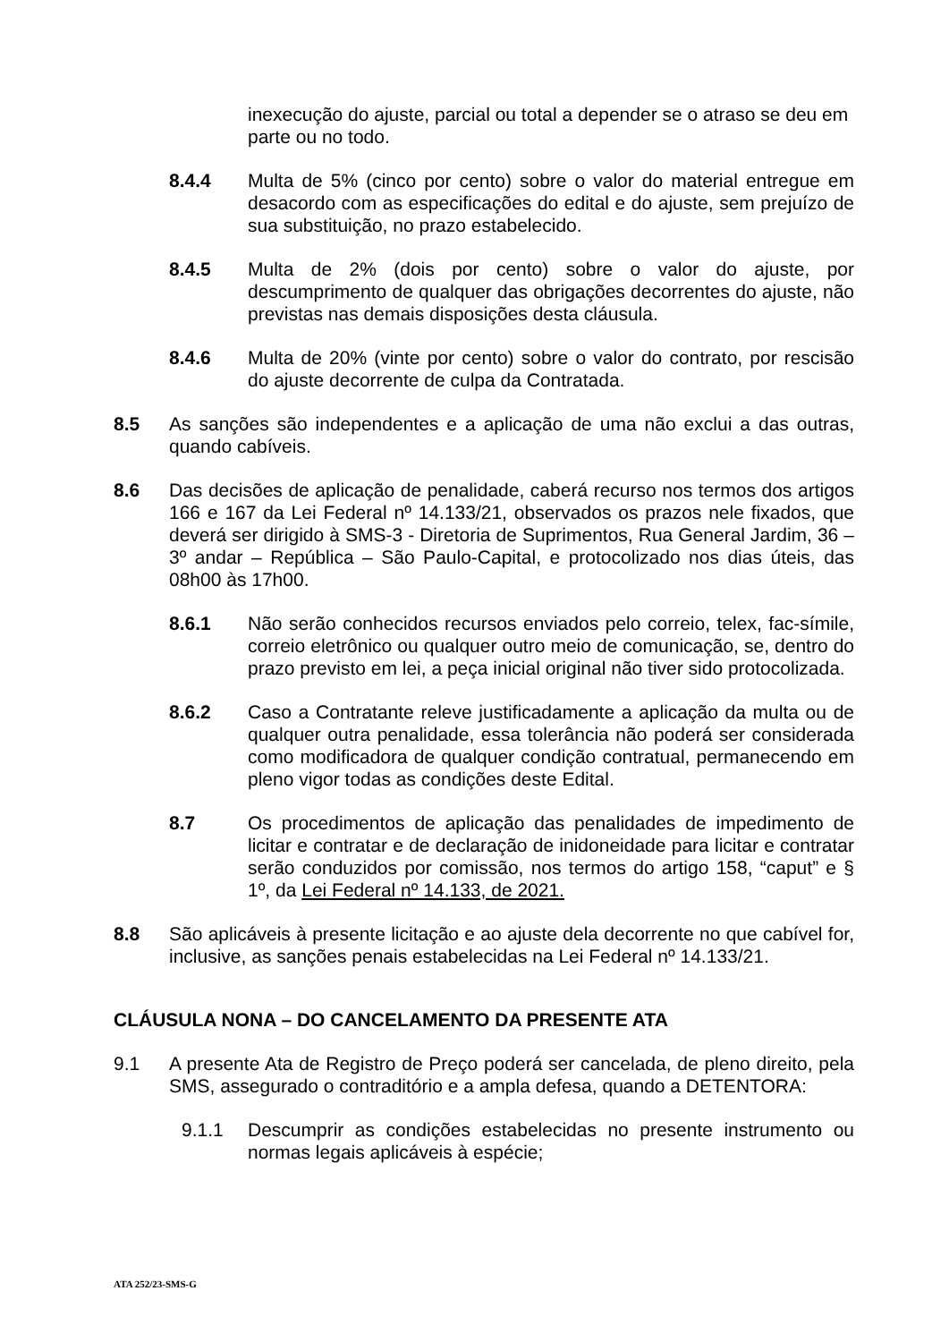inexecução do ajuste, parcial ou total a depender se o atraso se deu em parte ou no todo.
8.4.4 Multa de 5% (cinco por cento) sobre o valor do material entregue em desacordo com as especificações do edital e do ajuste, sem prejuízo de sua substituição, no prazo estabelecido.
8.4.5 Multa de 2% (dois por cento) sobre o valor do ajuste, por descumprimento de qualquer das obrigações decorrentes do ajuste, não previstas nas demais disposições desta cláusula.
8.4.6 Multa de 20% (vinte por cento) sobre o valor do contrato, por rescisão do ajuste decorrente de culpa da Contratada.
8.5 As sanções são independentes e a aplicação de uma não exclui a das outras, quando cabíveis.
8.6 Das decisões de aplicação de penalidade, caberá recurso nos termos dos artigos 166 e 167 da Lei Federal nº 14.133/21, observados os prazos nele fixados, que deverá ser dirigido à SMS-3 - Diretoria de Suprimentos, Rua General Jardim, 36 – 3º andar – República – São Paulo-Capital, e protocolizado nos dias úteis, das 08h00 às 17h00.
8.6.1 Não serão conhecidos recursos enviados pelo correio, telex, fac-símile, correio eletrônico ou qualquer outro meio de comunicação, se, dentro do prazo previsto em lei, a peça inicial original não tiver sido protocolizada.
8.6.2 Caso a Contratante releve justificadamente a aplicação da multa ou de qualquer outra penalidade, essa tolerância não poderá ser considerada como modificadora de qualquer condição contratual, permanecendo em pleno vigor todas as condições deste Edital.
8.7 Os procedimentos de aplicação das penalidades de impedimento de licitar e contratar e de declaração de inidoneidade para licitar e contratar serão conduzidos por comissão, nos termos do artigo 158, “caput” e § 1º, da Lei Federal nº 14.133, de 2021.
8.8 São aplicáveis à presente licitação e ao ajuste dela decorrente no que cabível for, inclusive, as sanções penais estabelecidas na Lei Federal nº 14.133/21.
CLÁUSULA NONA – DO CANCELAMENTO DA PRESENTE ATA
9.1 A presente Ata de Registro de Preço poderá ser cancelada, de pleno direito, pela SMS, assegurado o contraditório e a ampla defesa, quando a DETENTORA:
9.1.1 Descumprir as condições estabelecidas no presente instrumento ou normas legais aplicáveis à espécie;
ATA 252/23-SMS-G